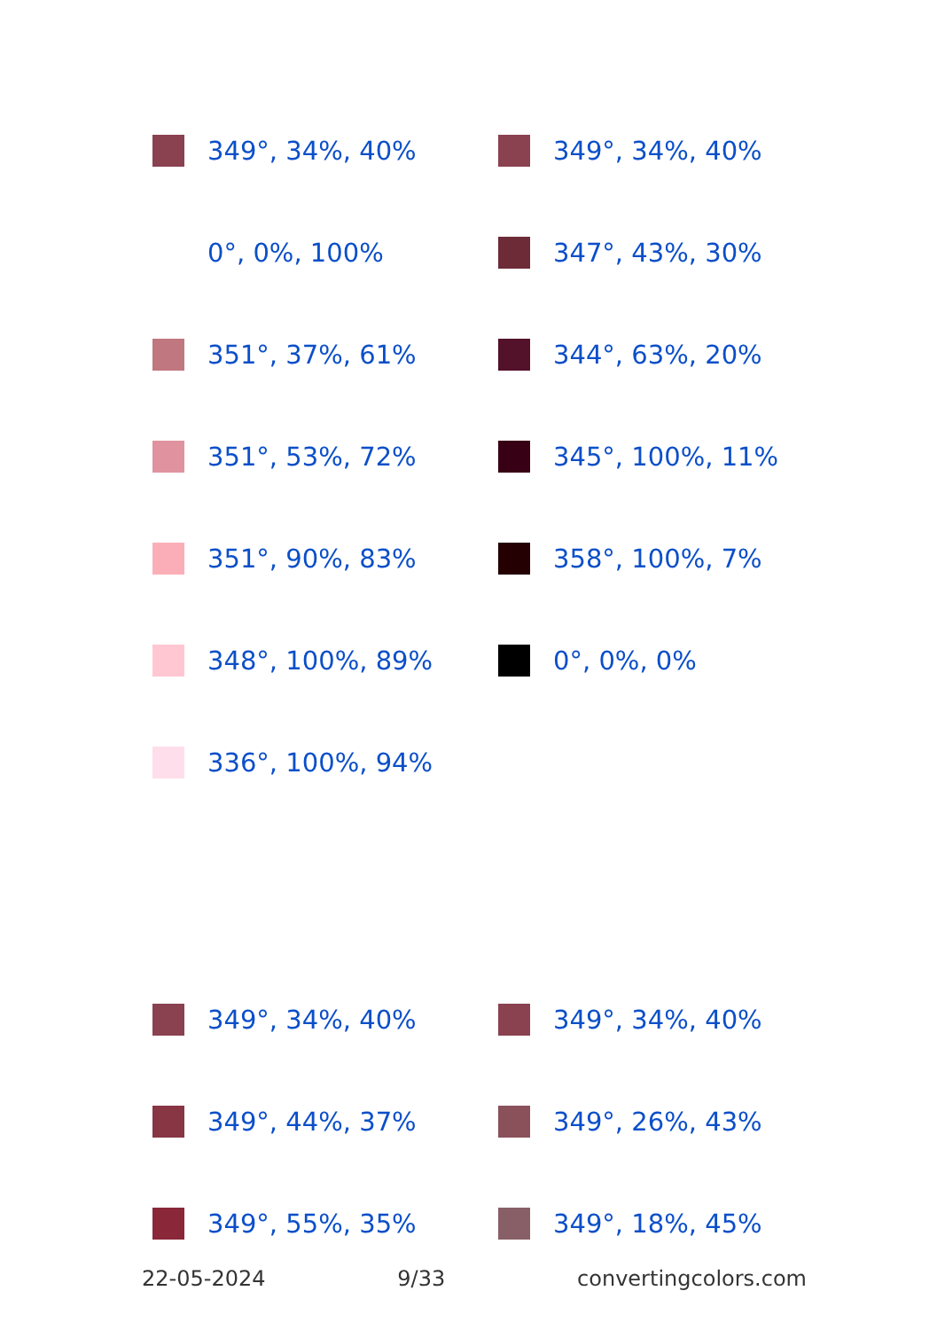349°, 34%, 40%
349°, 34%, 40%
0°, 0%, 100%
347°, 43%, 30%
351°, 37%, 61%
344°, 63%, 20%
351°, 53%, 72%
345°, 100%, 11%
351°, 90%, 83%
358°, 100%, 7%
348°, 100%, 89%
0°, 0%, 0%
336°, 100%, 94%
349°, 34%, 40%
349°, 34%, 40%
349°, 44%, 37%
349°, 26%, 43%
349°, 55%, 35%
349°, 18%, 45%
22-05-2024 9/33 convertingcolors.com